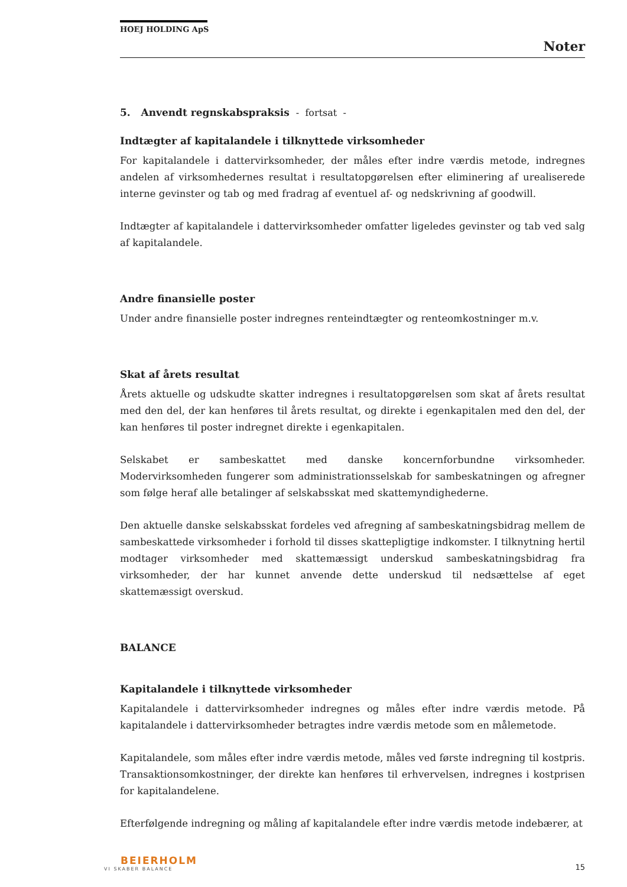HOEJ HOLDING ApS
Noter
5. Anvendt regnskabspraksis - fortsat -
Indtægter af kapitalandele i tilknyttede virksomheder
For kapitalandele i dattervirksomheder, der måles efter indre værdis metode, indregnes andelen af virksomhedernes resultat i resultatopgørelsen efter eliminering af urealiserede interne gevinster og tab og med fradrag af eventuel af- og nedskrivning af goodwill.
Indtægter af kapitalandele i dattervirksomheder omfatter ligeledes gevinster og tab ved salg af kapitalandele.
Andre finansielle poster
Under andre finansielle poster indregnes renteindtægter og renteomkostninger m.v.
Skat af årets resultat
Årets aktuelle og udskudte skatter indregnes i resultatopgørelsen som skat af årets resultat med den del, der kan henføres til årets resultat, og direkte i egenkapitalen med den del, der kan henføres til poster indregnet direkte i egenkapitalen.
Selskabet er sambeskattet med danske koncernforbundne virksomheder. Modervirksomheden fungerer som administrationsselskab for sambeskatningen og afregner som følge heraf alle betalinger af selskabsskat med skattemyndighederne.
Den aktuelle danske selskabsskat fordeles ved afregning af sambeskatningsbidrag mellem de sambeskattede virksomheder i forhold til disses skattepligtige indkomster. I tilknytning hertil modtager virksomheder med skattemæssigt underskud sambeskatningsbidrag fra virksomheder, der har kunnet anvende dette underskud til nedsættelse af eget skattemæssigt overskud.
BALANCE
Kapitalandele i tilknyttede virksomheder
Kapitalandele i dattervirksomheder indregnes og måles efter indre værdis metode. På kapitalandele i dattervirksomheder betragtes indre værdis metode som en målemetode.
Kapitalandele, som måles efter indre værdis metode, måles ved første indregning til kostpris. Transaktionsomkostninger, der direkte kan henføres til erhvervelsen, indregnes i kostprisen for kapitalandelene.
Efterfølgende indregning og måling af kapitalandele efter indre værdis metode indebærer, at
BEIERHOLM
VI SKABER BALANCE
15